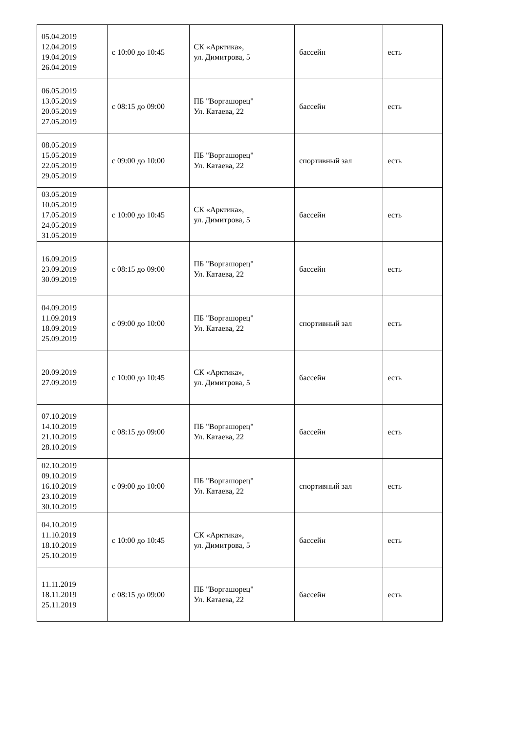| 05.04.2019 12.04.2019 19.04.2019 26.04.2019 | с 10:00 до 10:45 | СК «Арктика», ул. Димитрова, 5 | бассейн | есть |
| 06.05.2019 13.05.2019 20.05.2019 27.05.2019 | с 08:15 до 09:00 | ПБ "Воргашорец" Ул. Катаева, 22 | бассейн | есть |
| 08.05.2019 15.05.2019 22.05.2019 29.05.2019 | с 09:00 до 10:00 | ПБ "Воргашорец" Ул. Катаева, 22 | спортивный зал | есть |
| 03.05.2019 10.05.2019 17.05.2019 24.05.2019 31.05.2019 | с 10:00 до 10:45 | СК «Арктика», ул. Димитрова, 5 | бассейн | есть |
| 16.09.2019 23.09.2019 30.09.2019 | с 08:15 до 09:00 | ПБ "Воргашорец" Ул. Катаева, 22 | бассейн | есть |
| 04.09.2019 11.09.2019 18.09.2019 25.09.2019 | с 09:00 до 10:00 | ПБ "Воргашорец" Ул. Катаева, 22 | спортивный зал | есть |
| 20.09.2019 27.09.2019 | с 10:00 до 10:45 | СК «Арктика», ул. Димитрова, 5 | бассейн | есть |
| 07.10.2019 14.10.2019 21.10.2019 28.10.2019 | с 08:15 до 09:00 | ПБ "Воргашорец" Ул. Катаева, 22 | бассейн | есть |
| 02.10.2019 09.10.2019 16.10.2019 23.10.2019 30.10.2019 | с 09:00 до 10:00 | ПБ "Воргашорец" Ул. Катаева, 22 | спортивный зал | есть |
| 04.10.2019 11.10.2019 18.10.2019 25.10.2019 | с 10:00 до 10:45 | СК «Арктика», ул. Димитрова, 5 | бассейн | есть |
| 11.11.2019 18.11.2019 25.11.2019 | с 08:15 до 09:00 | ПБ "Воргашорец" Ул. Катаева, 22 | бассейн | есть |